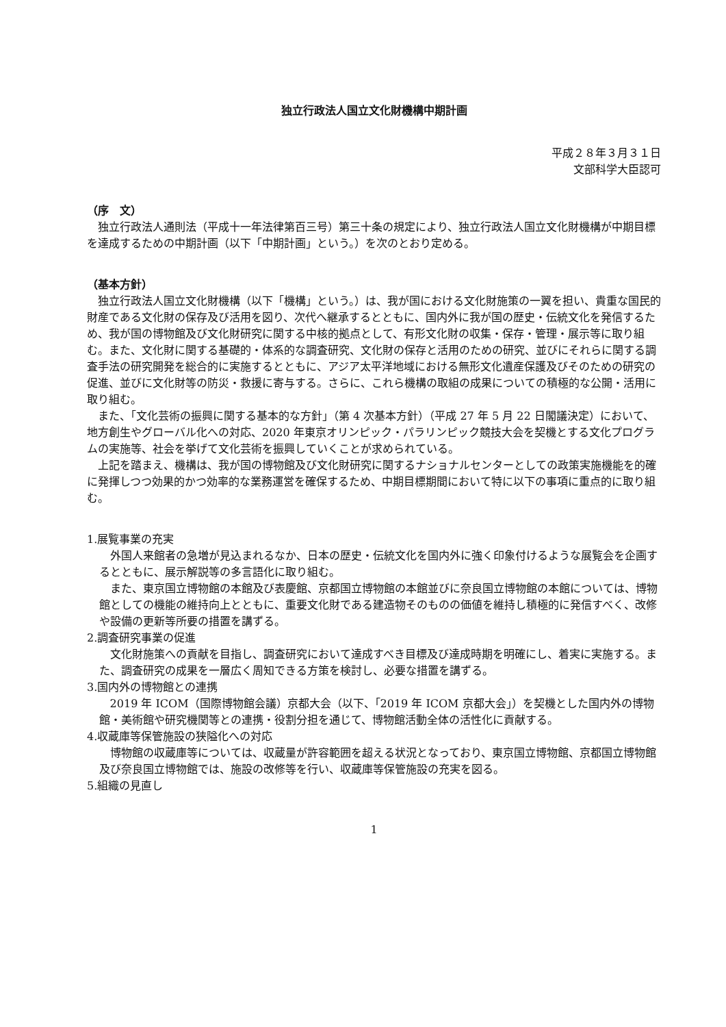独立行政法人国立文化財機構中期計画
平成２８年３月３１日
文部科学大臣認可
（序　文）
独立行政法人通則法（平成十一年法律第百三号）第三十条の規定により、独立行政法人国立文化財機構が中期目標を達成するための中期計画（以下「中期計画」という。）を次のとおり定める。
（基本方針）
独立行政法人国立文化財機構（以下「機構」という。）は、我が国における文化財施策の一翼を担い、貴重な国民的財産である文化財の保存及び活用を図り、次代へ継承するとともに、国内外に我が国の歴史・伝統文化を発信するため、我が国の博物館及び文化財研究に関する中核的拠点として、有形文化財の収集・保存・管理・展示等に取り組む。また、文化財に関する基礎的・体系的な調査研究、文化財の保存と活用のための研究、並びにそれらに関する調査手法の研究開発を総合的に実施するとともに、アジア太平洋地域における無形文化遺産保護及びそのための研究の促進、並びに文化財等の防災・救援に寄与する。さらに、これら機構の取組の成果についての積極的な公開・活用に取り組む。
また、「文化芸術の振興に関する基本的な方針」（第 4 次基本方針）（平成 27 年 5 月 22 日閣議決定）において、地方創生やグローバル化への対応、2020 年東京オリンピック・パラリンピック競技大会を契機とする文化プログラムの実施等、社会を挙げて文化芸術を振興していくことが求められている。
上記を踏まえ、機構は、我が国の博物館及び文化財研究に関するナショナルセンターとしての政策実施機能を的確に発揮しつつ効果的かつ効率的な業務運営を確保するため、中期目標期間において特に以下の事項に重点的に取り組む。
1.展覧事業の充実
外国人来館者の急増が見込まれるなか、日本の歴史・伝統文化を国内外に強く印象付けるような展覧会を企画するとともに、展示解説等の多言語化に取り組む。
また、東京国立博物館の本館及び表慶館、京都国立博物館の本館並びに奈良国立博物館の本館については、博物館としての機能の維持向上とともに、重要文化財である建造物そのものの価値を維持し積極的に発信すべく、改修や設備の更新等所要の措置を講ずる。
2.調査研究事業の促進
文化財施策への貢献を目指し、調査研究において達成すべき目標及び達成時期を明確にし、着実に実施する。また、調査研究の成果を一層広く周知できる方策を検討し、必要な措置を講ずる。
3.国内外の博物館との連携
2019 年 ICOM（国際博物館会議）京都大会（以下、「2019 年 ICOM 京都大会」）を契機とした国内外の博物館・美術館や研究機関等との連携・役割分担を通じて、博物館活動全体の活性化に貢献する。
4.収蔵庫等保管施設の狭隘化への対応
博物館の収蔵庫等については、収蔵量が許容範囲を超える状況となっており、東京国立博物館、京都国立博物館及び奈良国立博物館では、施設の改修等を行い、収蔵庫等保管施設の充実を図る。
5.組織の見直し
1